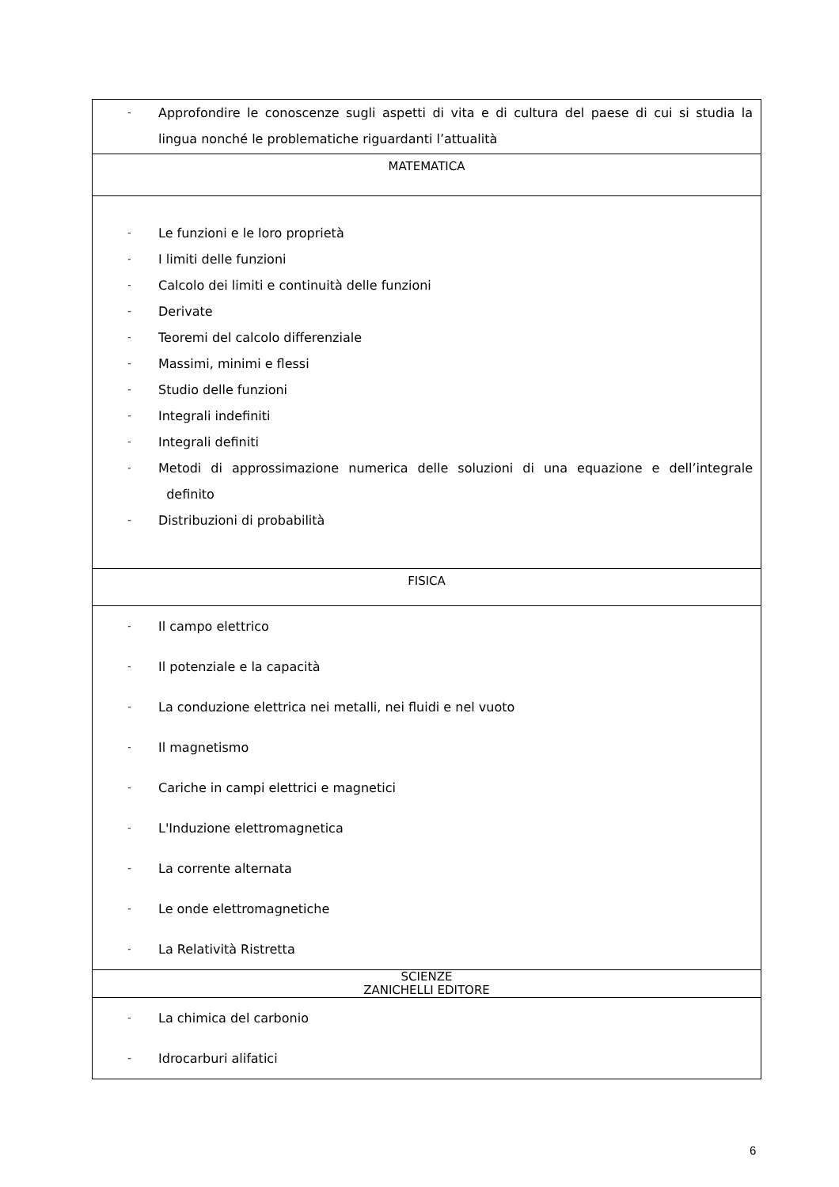| - Approfondire le conoscenze sugli aspetti di vita e di cultura del paese di cui si studia la lingua nonché le problematiche riguardanti l’attualità |
| MATEMATICA |
| - Le funzioni e le loro proprietà - I limiti delle funzioni - Calcolo dei limiti e continuità delle funzioni - Derivate - Teoremi del calcolo differenziale - Massimi, minimi e flessi - Studio delle funzioni - Integrali indefiniti - Integrali definiti - Metodi di approssimazione numerica delle soluzioni di una equazione e dell’integrale definito - Distribuzioni di probabilità |
| FISICA |
| - Il campo elettrico - Il potenziale e la capacità - La conduzione elettrica nei metalli, nei fluidi e nel vuoto - Il magnetismo - Cariche in campi elettrici e magnetici - L'Induzione elettromagnetica - La corrente alternata - Le onde elettromagnetiche - La Relatività Ristretta |
| SCIENZE ZANICHELLI EDITORE |
| - La chimica del carbonio - Idrocarburi alifatici |
6